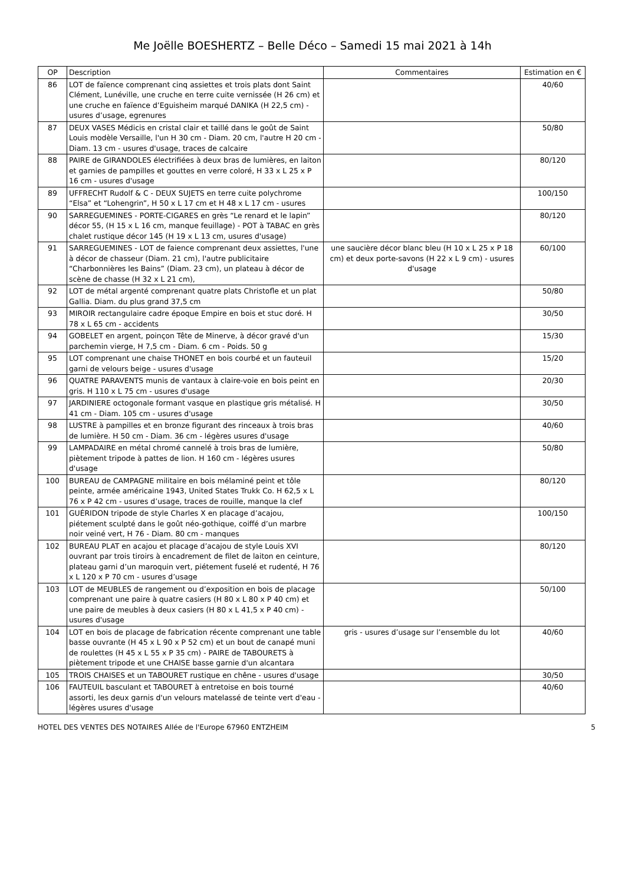Me Joëlle BOESHERTZ – Belle Déco – Samedi 15 mai 2021 à 14h
| OP | Description | Commentaires | Estimation en € |
| --- | --- | --- | --- |
| 86 | LOT de faïence comprenant cinq assiettes et trois plats dont Saint Clément, Lunéville, une cruche en terre cuite vernissée (H 26 cm) et une cruche en faïence d’Eguisheim marqué DANIKA (H 22,5 cm) - usures d’usage, egrenures | | 40/60 |
| 87 | DEUX VASES Médicis en cristal clair et taillé dans le goût de Saint Louis modèle Versaille, l'un H 30 cm - Diam. 20 cm, l'autre H 20 cm - Diam. 13 cm - usures d'usage, traces de calcaire | | 50/80 |
| 88 | PAIRE de GIRANDOLES électrifiées à deux bras de lumières, en laiton et garnies de pampilles et gouttes en verre coloré, H 33 x L 25 x P 16 cm - usures d'usage | | 80/120 |
| 89 | UFFRECHT Rudolf & C - DEUX SUJETS en terre cuite polychrome “Elsa” et “Lohengrin”, H 50 x L 17 cm et H 48 x L 17 cm - usures | | 100/150 |
| 90 | SARREGUEMINES - PORTE-CIGARES en grès “Le renard et le lapin” décor 55, (H 15 x L 16 cm, manque feuillage) - POT à TABAC en grès chalet rustique décor 145 (H 19 x L 13 cm, usures d'usage) | | 80/120 |
| 91 | SARREGUEMINES - LOT de faience comprenant deux assiettes, l'une à décor de chasseur (Diam. 21 cm), l'autre publicitaire “Charbonnières les Bains” (Diam. 23 cm), un plateau à décor de scène de chasse (H 32 x L 21 cm), | une saucière décor blanc bleu (H 10 x L 25 x P 18 cm) et deux porte-savons (H 22 x L 9 cm) - usures d'usage | 60/100 |
| 92 | LOT de métal argenté comprenant quatre plats Christofle et un plat Gallia. Diam. du plus grand 37,5 cm | | 50/80 |
| 93 | MIROIR rectangulaire cadre époque Empire en bois et stuc doré. H 78 x L 65 cm - accidents | | 30/50 |
| 94 | GOBELET en argent, poinçon Tête de Minerve, à décor gravé d'un parchemin vierge, H 7,5 cm - Diam. 6 cm - Poids. 50 g | | 15/30 |
| 95 | LOT comprenant une chaise THONET en bois courbé et un fauteuil garni de velours beige - usures d'usage | | 15/20 |
| 96 | QUATRE PARAVENTS munis de vantaux à claire-voie en bois peint en gris. H 110 x L 75 cm - usures d'usage | | 20/30 |
| 97 | JARDINIERE octogonale formant vasque en plastique gris métalisé. H 41 cm - Diam. 105 cm - usures d'usage | | 30/50 |
| 98 | LUSTRE à pampilles et en bronze figurant des rinceaux à trois bras de lumière. H 50 cm - Diam. 36 cm - légères usures d'usage | | 40/60 |
| 99 | LAMPADAIRE en métal chromé cannelé à trois bras de lumière, piètement tripode à pattes de lion. H 160 cm - légères usures d'usage | | 50/80 |
| 100 | BUREAU de CAMPAGNE militaire en bois mélaminé peint et tôle peinte, armée américaine 1943, United States Trukk Co. H 62,5 x L 76 x P 42 cm - usures d’usage, traces de rouille, manque la clef | | 80/120 |
| 101 | GUÉRIDON tripode de style Charles X en placage d’acajou, piétement sculpté dans le goût néo-gothique, coiffé d’un marbre noir veiné vert, H 76 - Diam. 80 cm - manques | | 100/150 |
| 102 | BUREAU PLAT en acajou et placage d’acajou de style Louis XVI ouvrant par trois tiroirs à encadrement de filet de laiton en ceinture, plateau garni d’un maroquin vert, piétement fuselé et rudenté, H 76 x L 120 x P 70 cm - usures d’usage | | 80/120 |
| 103 | LOT de MEUBLES de rangement ou d’exposition en bois de placage comprenant une paire à quatre casiers (H 80 x L 80 x P 40 cm) et une paire de meubles à deux casiers (H 80 x L 41,5 x P 40 cm) - usures d'usage | | 50/100 |
| 104 | LOT en bois de placage de fabrication récente comprenant une table basse ouvrante (H 45 x L 90 x P 52 cm) et un bout de canapé muni de roulettes (H 45 x L 55 x P 35 cm) - PAIRE de TABOURETS à piètement tripode et une CHAISE basse garnie d'un alcantara | gris - usures d’usage sur l’ensemble du lot | 40/60 |
| 105 | TROIS CHAISES et un TABOURET rustique en chêne - usures d'usage | | 30/50 |
| 106 | FAUTEUIL basculant et TABOURET à entretoise en bois tourné assorti, les deux garnis d'un velours matelassé de teinte vert d'eau - légères usures d'usage | | 40/60 |
HOTEL DES VENTES DES NOTAIRES Allée de l'Europe 67960 ENTZHEIM 5